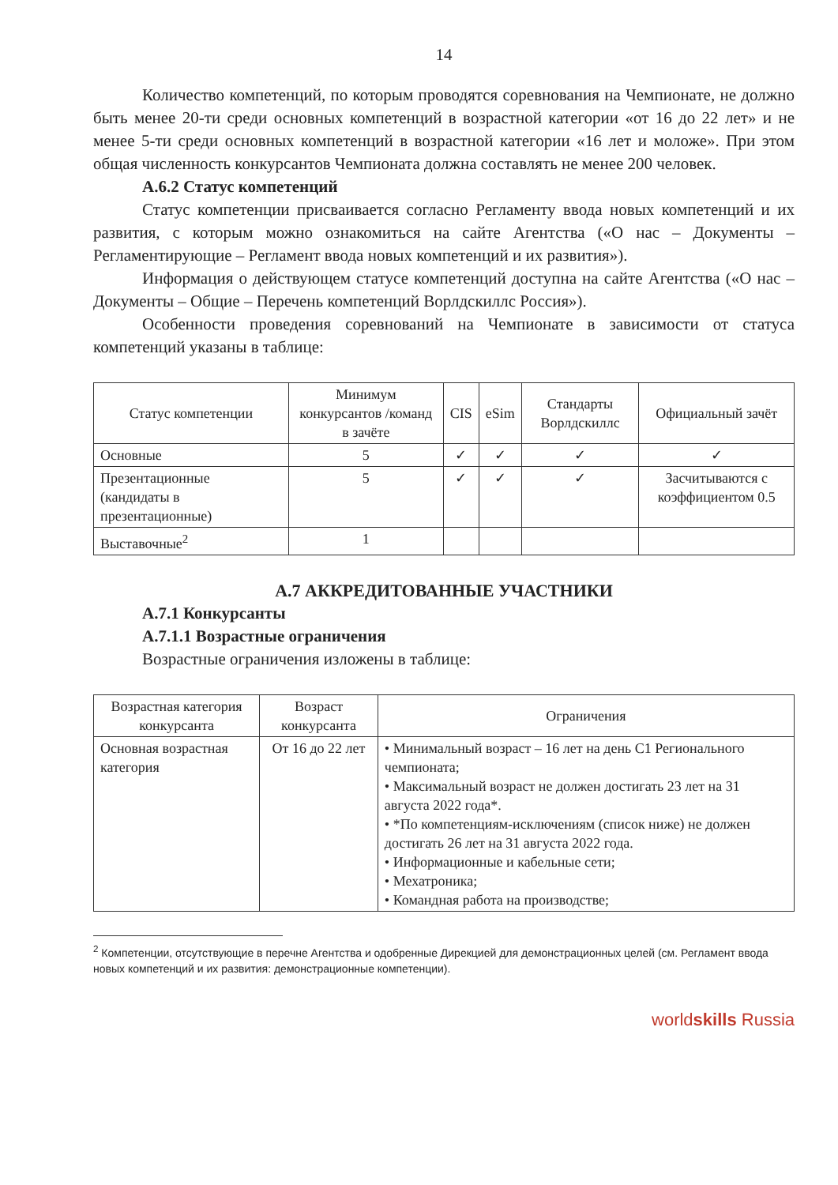14
Количество компетенций, по которым проводятся соревнования на Чемпионате, не должно быть менее 20-ти среди основных компетенций в возрастной категории «от 16 до 22 лет» и не менее 5-ти среди основных компетенций в возрастной категории «16 лет и моложе». При этом общая численность конкурсантов Чемпионата должна составлять не менее 200 человек.
А.6.2 Статус компетенций
Статус компетенции присваивается согласно Регламенту ввода новых компетенций и их развития, с которым можно ознакомиться на сайте Агентства («О нас – Документы – Регламентирующие – Регламент ввода новых компетенций и их развития»).
Информация о действующем статусе компетенций доступна на сайте Агентства («О нас – Документы – Общие – Перечень компетенций Ворлдскиллс Россия»).
Особенности проведения соревнований на Чемпионате в зависимости от статуса компетенций указаны в таблице:
| Статус компетенции | Минимум конкурсантов /команд в зачёте | CIS | eSim | Стандарты Ворлдскиллс | Официальный зачёт |
| --- | --- | --- | --- | --- | --- |
| Основные | 5 | ✓ | ✓ | ✓ | ✓ |
| Презентационные (кандидаты в презентационные) | 5 | ✓ | ✓ | ✓ | Засчитываются с коэффициентом 0.5 |
| Выставочные<sup>2</sup> | 1 | | | | |
А.7 АККРЕДИТОВАННЫЕ УЧАСТНИКИ
А.7.1 Конкурсанты
А.7.1.1 Возрастные ограничения
Возрастные ограничения изложены в таблице:
| Возрастная категория конкурсанта | Возраст конкурсанта | Ограничения |
| --- | --- | --- |
| Основная возрастная категория | От 16 до 22 лет | • Минимальный возраст – 16 лет на день С1 Регионального чемпионата; • Максимальный возраст не должен достигать 23 лет на 31 августа 2022 года*. • *По компетенциям-исключениям (список ниже) не должен достигать 26 лет на 31 августа 2022 года. • Информационные и кабельные сети; • Мехатроника; • Командная работа на производстве; |
<sup>2</sup> Компетенции, отсутствующие в перечне Агентства и одобренные Дирекцией для демонстрационных целей (см. Регламент ввода новых компетенций и их развития: демонстрационные компетенции).
worldskills Russia